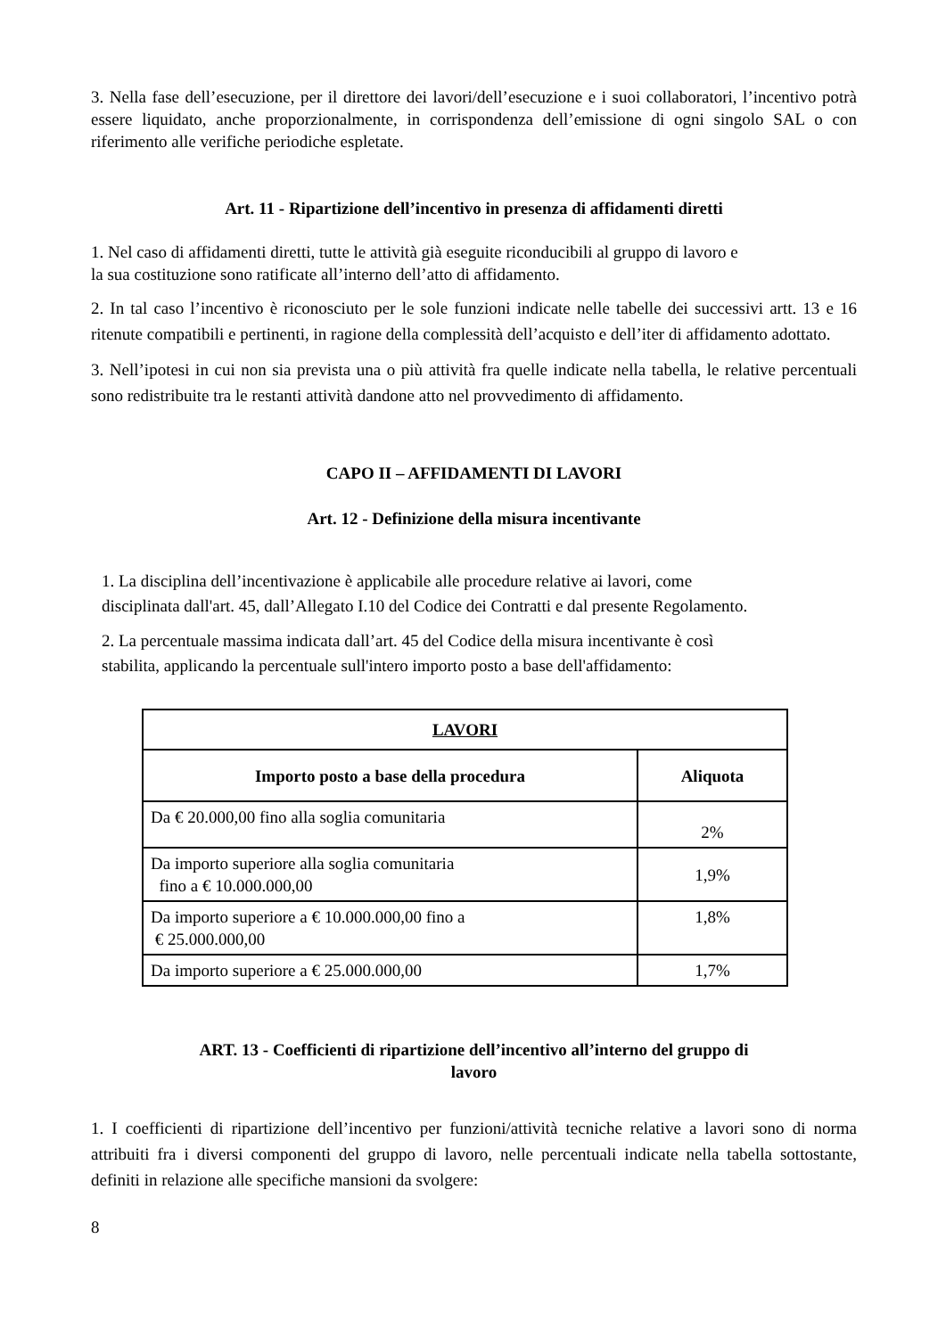3. Nella fase dell’esecuzione, per il direttore dei lavori/dell’esecuzione e i suoi collaboratori, l’incentivo potrà essere liquidato, anche proporzionalmente, in corrispondenza dell’emissione di ogni singolo SAL o con riferimento alle verifiche periodiche espletate.
Art. 11 - Ripartizione dell’incentivo in presenza di affidamenti diretti
1. Nel caso di affidamenti diretti, tutte le attività già eseguite riconducibili al gruppo di lavoro e
la sua costituzione sono ratificate all’interno dell’atto di affidamento.
2. In tal caso l’incentivo è riconosciuto per le sole funzioni indicate nelle tabelle dei successivi artt. 13 e 16 ritenute compatibili e pertinenti, in ragione della complessità dell’acquisto e dell’iter di affidamento adottato.
3. Nell’ipotesi in cui non sia prevista una o più attività fra quelle indicate nella tabella, le relative percentuali sono redistribuite tra le restanti attività dandone atto nel provvedimento di affidamento.
CAPO II – AFFIDAMENTI DI LAVORI
Art. 12 - Definizione della misura incentivante
1. La disciplina dell’incentivazione è applicabile alle procedure relative ai lavori, come
disciplinata dall'art. 45, dall’Allegato I.10 del Codice dei Contratti e dal presente Regolamento.
2. La percentuale massima indicata dall’art. 45 del Codice della misura incentivante è così
stabilita, applicando la percentuale sull'intero importo posto a base dell'affidamento:
| LAVORI | |
| --- | --- |
| Importo posto a base della procedura | Aliquota |
| Da € 20.000,00 fino alla soglia comunitaria | 2% |
| Da importo superiore alla soglia comunitaria fino a € 10.000.000,00 | 1,9% |
| Da importo superiore a € 10.000.000,00 fino a € 25.000.000,00 | 1,8% |
| Da importo superiore a € 25.000.000,00 | 1,7% |
ART. 13 - Coefficienti di ripartizione dell’incentivo all’interno del gruppo di
lavoro
1. I coefficienti di ripartizione dell’incentivo per funzioni/attività tecniche relative a lavori sono di norma attribuiti fra i diversi componenti del gruppo di lavoro, nelle percentuali indicate nella tabella sottostante, definiti in relazione alle specifiche mansioni da svolgere:
8